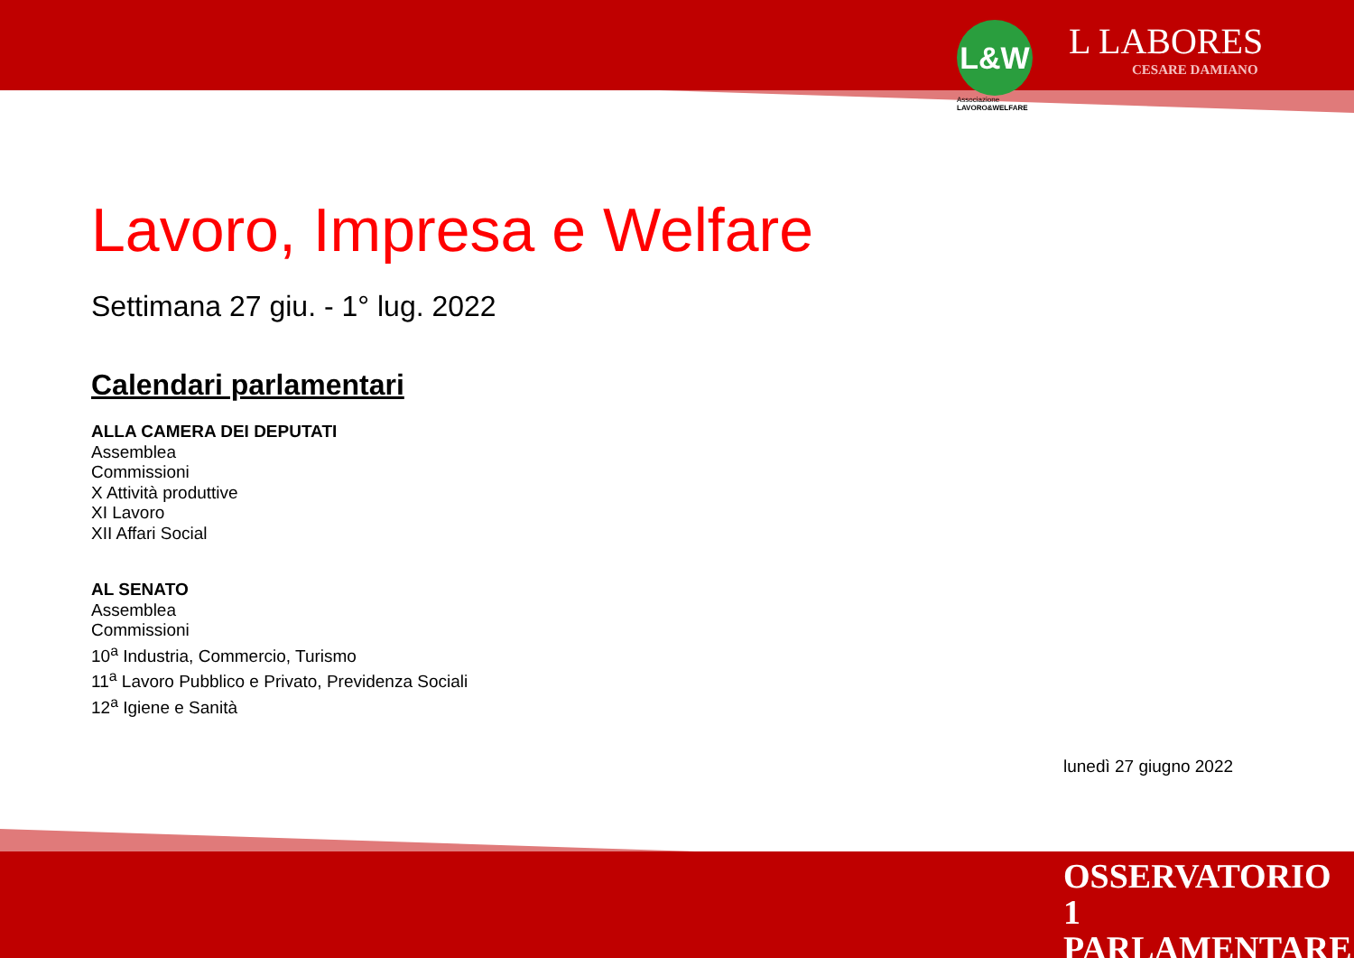L&W
Associazione
LAVORO&WELFARE
L LABORES
CESARE DAMIANO
Lavoro, Impresa e Welfare
Settimana 27 giu. - 1° lug. 2022
Calendari parlamentari
ALLA CAMERA DEI DEPUTATI
Assemblea
Commissioni
X Attività produttive
XI Lavoro
XII Affari Social
AL SENATO
Assemblea
Commissioni
10<sup>a</sup> Industria, Commercio, Turismo
11<sup>a</sup> Lavoro Pubblico e Privato, Previdenza Sociali
12<sup>a</sup> Igiene e Sanità
lunedì 27 giugno 2022
OSSERVATORIO 1
PARLAMENTARE